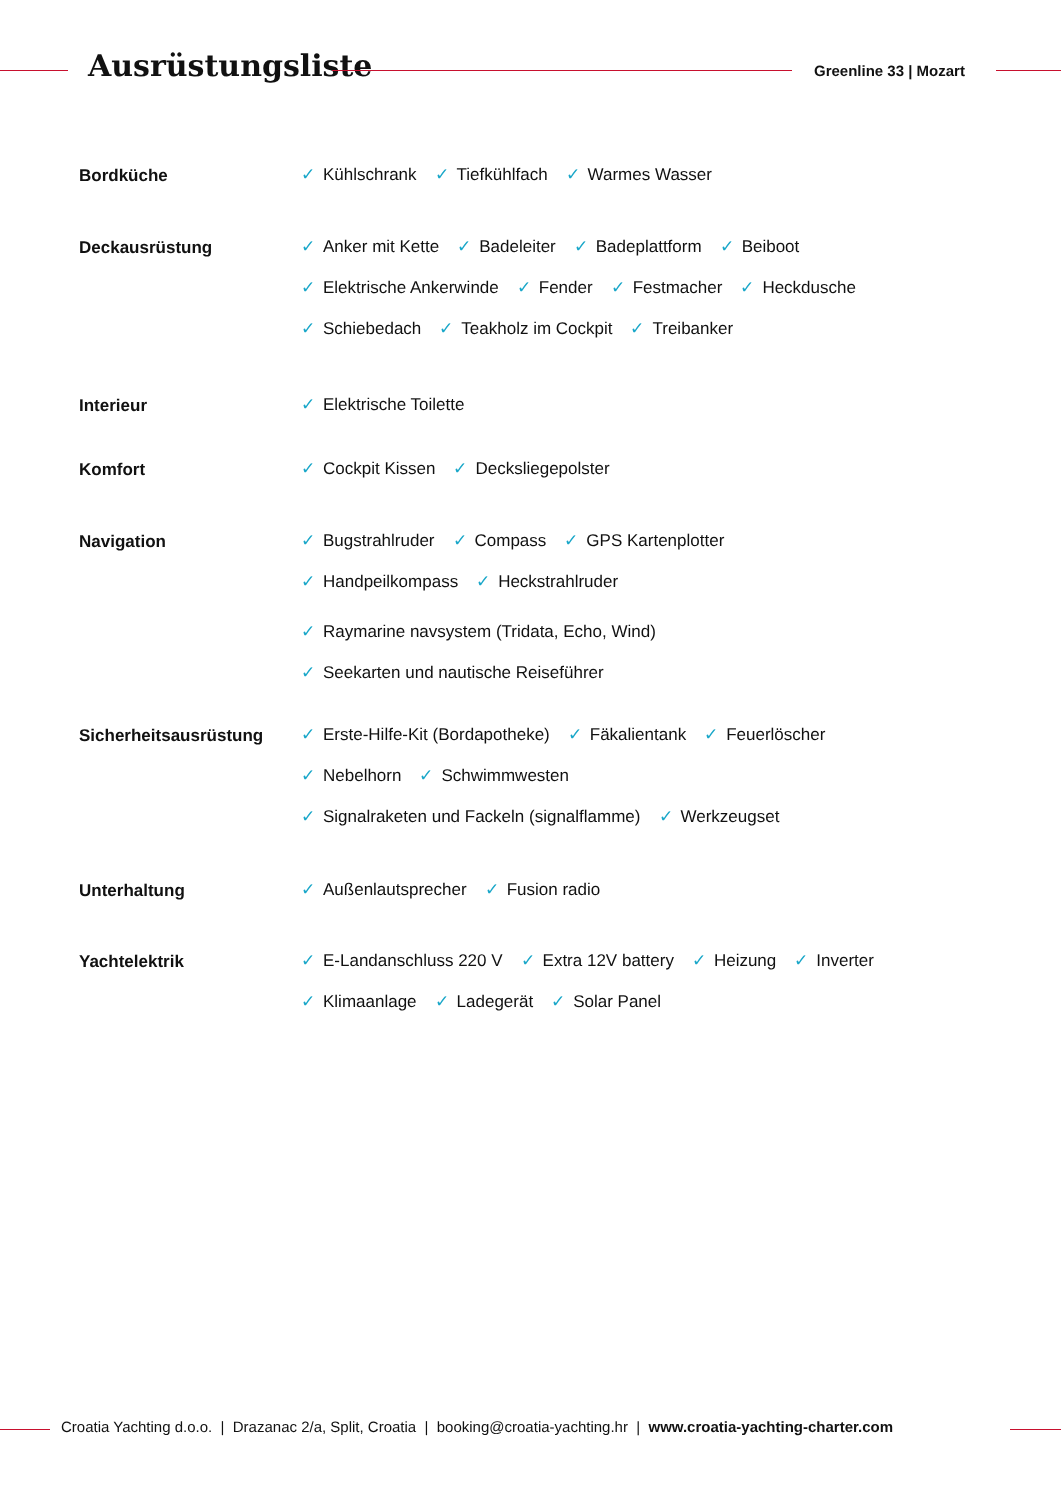Ausrüstungsliste Greenline 33 | Mozart
Bordküche
✓ Kühlschrank ✓ Tiefkühlfach ✓ Warmes Wasser
Deckausrüstung
✓ Anker mit Kette ✓ Badeleiter ✓ Badeplattform ✓ Beiboot
✓ Elektrische Ankerwinde ✓ Fender ✓ Festmacher ✓ Heckdusche
✓ Schiebedach ✓ Teakholz im Cockpit ✓ Treibanker
Interieur
✓ Elektrische Toilette
Komfort
✓ Cockpit Kissen ✓ Decksliegepolster
Navigation
✓ Bugstrahlruder ✓ Compass ✓ GPS Kartenplotter
✓ Handpeilkompass ✓ Heckstrahlruder
✓ Raymarine navsystem (Tridata, Echo, Wind)
✓ Seekarten und nautische Reiseführer
Sicherheitsausrüstung
✓ Erste-Hilfe-Kit (Bordapotheke) ✓ Fäkalientank ✓ Feuerlöscher
✓ Nebelhorn ✓ Schwimmwesten
✓ Signalraketen und Fackeln (signalflamme) ✓ Werkzeugset
Unterhaltung
✓ Außenlautsprecher ✓ Fusion radio
Yachtelektrik
✓ E-Landanschluss 220 V ✓ Extra 12V battery ✓ Heizung ✓ Inverter
✓ Klimaanlage ✓ Ladegerät ✓ Solar Panel
Croatia Yachting d.o.o. | Drazanac 2/a, Split, Croatia | booking@croatia-yachting.hr | www.croatia-yachting-charter.com